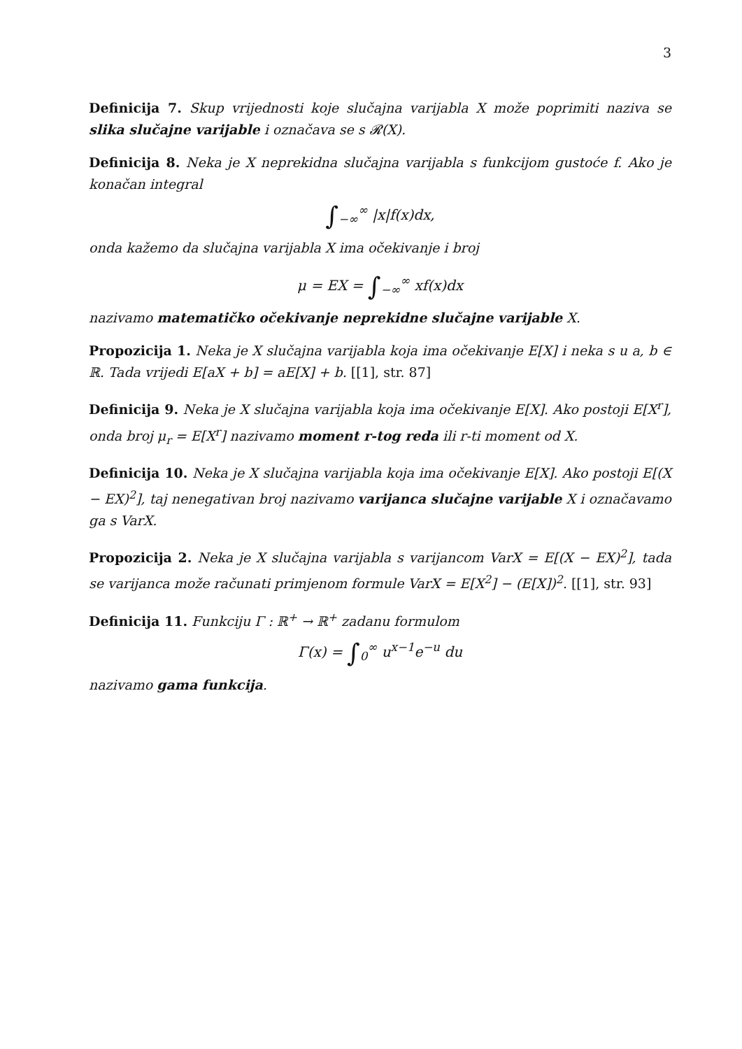3
Definicija 7. Skup vrijednosti koje slučajna varijabla X može poprimiti naziva se slika slučajne varijable i označava se s 𝓡(X).
Definicija 8. Neka je X neprekidna slučajna varijabla s funkcijom gustoće f. Ako je konačan integral
∫<sub>−∞</sub><sup>∞</sup> |x|f(x)dx,
onda kažemo da slučajna varijabla X ima očekivanje i broj
μ = EX = ∫<sub>−∞</sub><sup>∞</sup> xf(x)dx
nazivamo matematičko očekivanje neprekidne slučajne varijable X.
Propozicija 1. Neka je X slučajna varijabla koja ima očekivanje E[X] i neka s u a, b ∈ ℝ. Tada vrijedi E[aX + b] = aE[X] + b. [[1], str. 87]
Definicija 9. Neka je X slučajna varijabla koja ima očekivanje E[X]. Ako postoji E[X<sup>r</sup>], onda broj μ<sub>r</sub> = E[X<sup>r</sup>] nazivamo moment r-tog reda ili r-ti moment od X.
Definicija 10. Neka je X slučajna varijabla koja ima očekivanje E[X]. Ako postoji E[(X − EX)<sup>2</sup>], taj nenegativan broj nazivamo varijanca slučajne varijable X i označavamo ga s VarX.
Propozicija 2. Neka je X slučajna varijabla s varijancom VarX = E[(X − EX)<sup>2</sup>], tada se varijanca može računati primjenom formule VarX = E[X<sup>2</sup>] − (E[X])<sup>2</sup>. [[1], str. 93]
Definicija 11. Funkciju Γ : ℝ<sup>+</sup> → ℝ<sup>+</sup> zadanu formulom
Γ(x) = ∫<sub>0</sub><sup>∞</sup> u<sup>x−1</sup>e<sup>−u</sup> du
nazivamo gama funkcija.